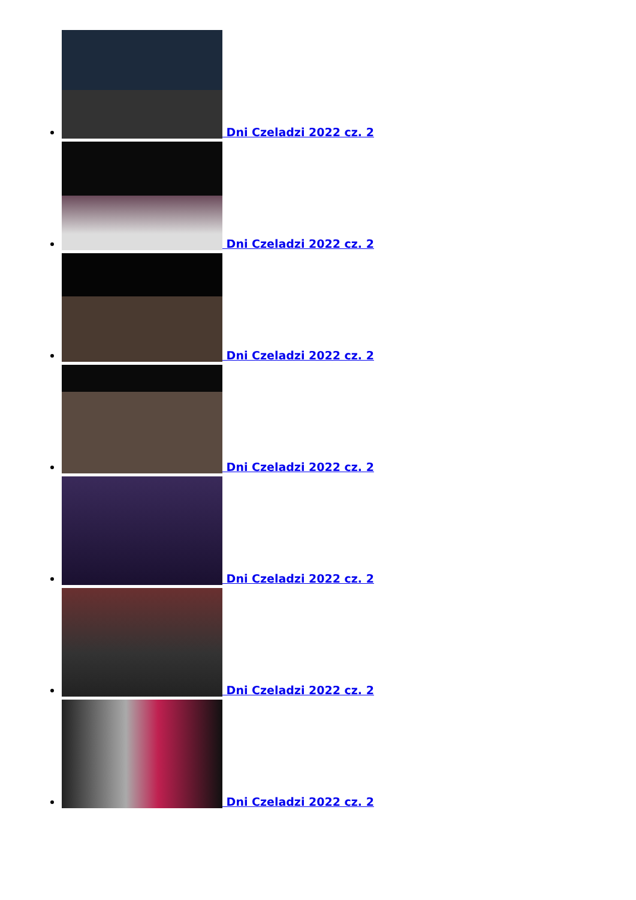Dni Czeladzi 2022 cz. 2
Dni Czeladzi 2022 cz. 2
Dni Czeladzi 2022 cz. 2
Dni Czeladzi 2022 cz. 2
Dni Czeladzi 2022 cz. 2
Dni Czeladzi 2022 cz. 2
Dni Czeladzi 2022 cz. 2